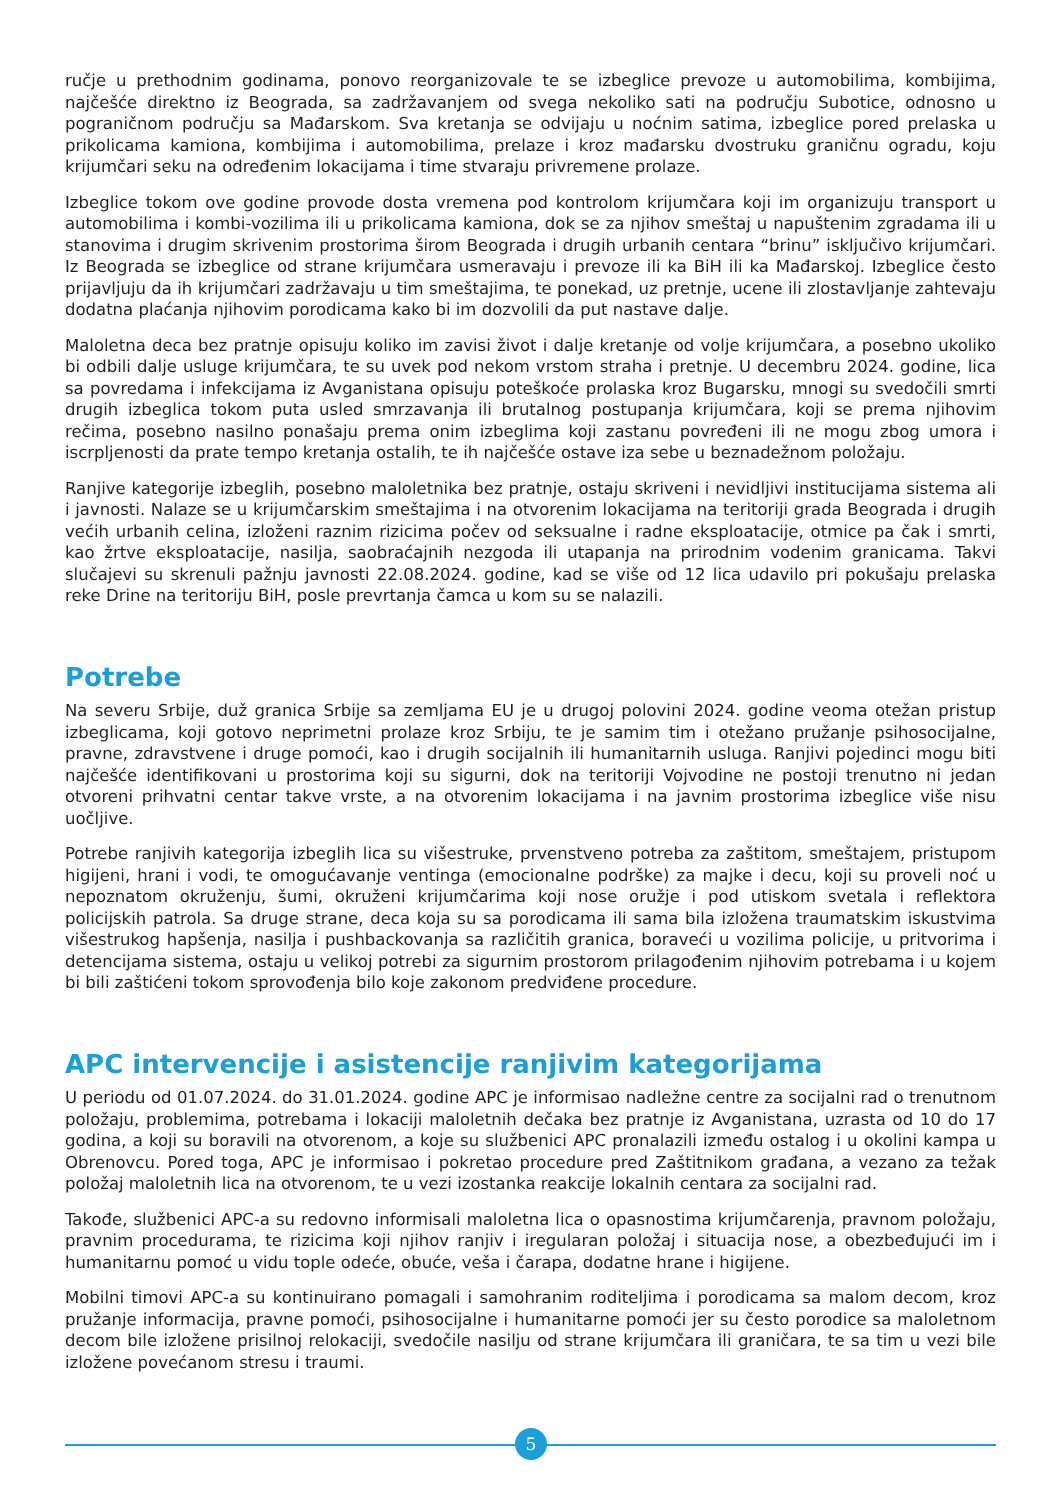ručje u prethodnim godinama, ponovo reorganizovale te se izbeglice prevoze u automobilima, kombijima, najčešće direktno iz Beograda, sa zadržavanjem od svega nekoliko sati na području Subotice, odnosno u pograničnom području sa Mađarskom. Sva kretanja se odvijaju u noćnim satima, izbeglice pored prelaska u prikolicama kamiona, kombijima i automobilima, prelaze i kroz mađarsku dvostruku graničnu ogradu, koju krijumčari seku na određenim lokacijama i time stvaraju privremene prolaze.
Izbeglice tokom ove godine provode dosta vremena pod kontrolom krijumčara koji im organizuju transport u automobilima i kombi-vozilima ili u prikolicama kamiona, dok se za njihov smeštaj u napuštenim zgradama ili u stanovima i drugim skrivenim prostorima širom Beograda i drugih urbanih centara “brinu” isključivo krijumčari. Iz Beograda se izbeglice od strane krijumčara usmeravaju i prevoze ili ka BiH ili ka Mađarskoj. Izbeglice često prijavljuju da ih krijumčari zadržavaju u tim smeštajima, te ponekad, uz pretnje, ucene ili zlostavljanje zahtevaju dodatna plaćanja njihovim porodicama kako bi im dozvolili da put nastave dalje.
Maloletna deca bez pratnje opisuju koliko im zavisi život i dalje kretanje od volje krijumčara, a posebno ukoliko bi odbili dalje usluge krijumčara, te su uvek pod nekom vrstom straha i pretnje. U decembru 2024. godine, lica sa povredama i infekcijama iz Avganistana opisuju poteškoće prolaska kroz Bugarsku, mnogi su svedočili smrti drugih izbeglica tokom puta usled smrzavanja ili brutalnog postupanja krijumčara, koji se prema njihovim rečima, posebno nasilno ponašaju prema onim izbeglima koji zastanu povređeni ili ne mogu zbog umora i iscrpljenosti da prate tempo kretanja ostalih, te ih najčešće ostave iza sebe u beznadežnom položaju.
Ranjive kategorije izbeglih, posebno maloletnika bez pratnje, ostaju skriveni i nevidljivi institucijama sistema ali i javnosti. Nalaze se u krijumčarskim smeštajima i na otvorenim lokacijama na teritoriji grada Beograda i drugih većih urbanih celina, izloženi raznim rizicima počev od seksualne i radne eksploatacije, otmice pa čak i smrti, kao žrtve eksploatacije, nasilja, saobraćajnih nezgoda ili utapanja na prirodnim vodenim granicama. Takvi slučajevi su skrenuli pažnju javnosti 22.08.2024. godine, kad se više od 12 lica udavilo pri pokušaju prelaska reke Drine na teritoriju BiH, posle prevrtanja čamca u kom su se nalazili.
Potrebe
Na severu Srbije, duž granica Srbije sa zemljama EU je u drugoj polovini 2024. godine veoma otežan pristup izbeglicama, koji gotovo neprimetni prolaze kroz Srbiju, te je samim tim i otežano pružanje psihosocijalne, pravne, zdravstvene i druge pomoći, kao i drugih socijalnih ili humanitarnih usluga. Ranjivi pojedinci mogu biti najčešće identifikovani u prostorima koji su sigurni, dok na teritoriji Vojvodine ne postoji trenutno ni jedan otvoreni prihvatni centar takve vrste, a na otvorenim lokacijama i na javnim prostorima izbeglice više nisu uočljive.
Potrebe ranjivih kategorija izbeglih lica su višestruke, prvenstveno potreba za zaštitom, smeštajem, pristupom higijeni, hrani i vodi, te omogućavanje ventinga (emocionalne podrške) za majke i decu, koji su proveli noć u nepoznatom okruženju, šumi, okruženi krijumčarima koji nose oružje i pod utiskom svetala i reflektora policijskih patrola. Sa druge strane, deca koja su sa porodicama ili sama bila izložena traumatskim iskustvima višestrukog hapšenja, nasilja i pushbackovanja sa različitih granica, boraveći u vozilima policije, u pritvorima i detencijama sistema, ostaju u velikoj potrebi za sigurnim prostorom prilagođenim njihovim potrebama i u kojem bi bili zaštićeni tokom sprovođenja bilo koje zakonom predviđene procedure.
APC intervencije i asistencije ranjivim kategorijama
U periodu od 01.07.2024. do 31.01.2024. godine APC je informisao nadležne centre za socijalni rad o trenutnom položaju, problemima, potrebama i lokaciji maloletnih dečaka bez pratnje iz Avganistana, uzrasta od 10 do 17 godina, a koji su boravili na otvorenom, a koje su službenici APC pronalazili između ostalog i u okolini kampa u Obrenovcu. Pored toga, APC je informisao i pokretao procedure pred Zaštitnikom građana, a vezano za težak položaj maloletnih lica na otvorenom, te u vezi izostanka reakcije lokalnih centara za socijalni rad.
Takođe, službenici APC-a su redovno informisali maloletna lica o opasnostima krijumčarenja, pravnom položaju, pravnim procedurama, te rizicima koji njihov ranjiv i iregularan položaj i situacija nose, a obezbeđujući im i humanitarnu pomoć u vidu tople odeće, obuće, veša i čarapa, dodatne hrane i higijene.
Mobilni timovi APC-a su kontinuirano pomagali i samohranim roditeljima i porodicama sa malom decom, kroz pružanje informacija, pravne pomoći, psihosocijalne i humanitarne pomoći jer su često porodice sa maloletnom decom bile izložene prisilnoj relokaciji, svedočile nasilju od strane krijumčara ili graničara, te sa tim u vezi bile izložene povećanom stresu i traumi.
5